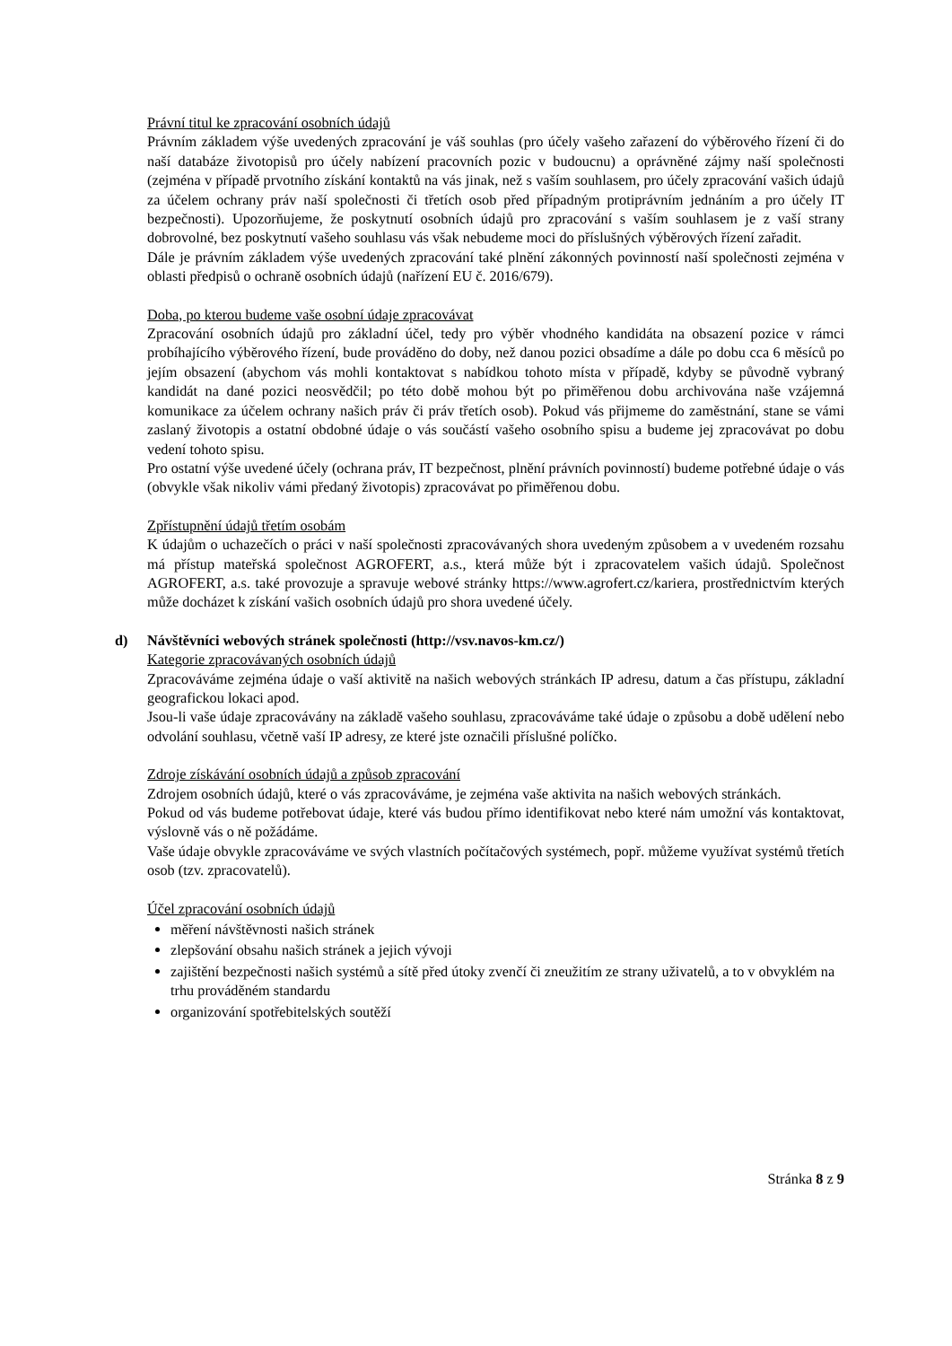Právní titul ke zpracování osobních údajů
Právním základem výše uvedených zpracování je váš souhlas (pro účely vašeho zařazení do výběrového řízení či do naší databáze životopisů pro účely nabízení pracovních pozic v budoucnu) a oprávněné zájmy naší společnosti (zejména v případě prvotního získání kontaktů na vás jinak, než s vaším souhlasem, pro účely zpracování vašich údajů za účelem ochrany práv naší společnosti či třetích osob před případným protiprávním jednáním a pro účely IT bezpečnosti). Upozorňujeme, že poskytnutí osobních údajů pro zpracování s vaším souhlasem je z vaší strany dobrovolné, bez poskytnutí vašeho souhlasu vás však nebudeme moci do příslušných výběrových řízení zařadit.
Dále je právním základem výše uvedených zpracování také plnění zákonných povinností naší společnosti zejména v oblasti předpisů o ochraně osobních údajů (nařízení EU č. 2016/679).
Doba, po kterou budeme vaše osobní údaje zpracovávat
Zpracování osobních údajů pro základní účel, tedy pro výběr vhodného kandidáta na obsazení pozice v rámci probíhajícího výběrového řízení, bude prováděno do doby, než danou pozici obsadíme a dále po dobu cca 6 měsíců po jejím obsazení (abychom vás mohli kontaktovat s nabídkou tohoto místa v případě, kdyby se původně vybraný kandidát na dané pozici neosvědčil; po této době mohou být po přiměřenou dobu archivována naše vzájemná komunikace za účelem ochrany našich práv či práv třetích osob). Pokud vás přijmeme do zaměstnání, stane se vámi zaslaný životopis a ostatní obdobné údaje o vás součástí vašeho osobního spisu a budeme jej zpracovávat po dobu vedení tohoto spisu.
Pro ostatní výše uvedené účely (ochrana práv, IT bezpečnost, plnění právních povinností) budeme potřebné údaje o vás (obvykle však nikoliv vámi předaný životopis) zpracovávat po přiměřenou dobu.
Zpřístupnění údajů třetím osobám
K údajům o uchazečích o práci v naší společnosti zpracovávaných shora uvedeným způsobem a v uvedeném rozsahu má přístup mateřská společnost AGROFERT, a.s., která může být i zpracovatelem vašich údajů. Společnost AGROFERT, a.s. také provozuje a spravuje webové stránky https://www.agrofert.cz/kariera, prostřednictvím kterých může docházet k získání vašich osobních údajů pro shora uvedené účely.
d) Návštěvníci webových stránek společnosti (http://vsv.navos-km.cz/)
Kategorie zpracovávaných osobních údajů
Zpracováváme zejména údaje o vaší aktivitě na našich webových stránkách IP adresu, datum a čas přístupu, základní geografickou lokaci apod.
Jsou-li vaše údaje zpracovávány na základě vašeho souhlasu, zpracováváme také údaje o způsobu a době udělení nebo odvolání souhlasu, včetně vaší IP adresy, ze které jste označili příslušné políčko.
Zdroje získávání osobních údajů a způsob zpracování
Zdrojem osobních údajů, které o vás zpracováváme, je zejména vaše aktivita na našich webových stránkách.
Pokud od vás budeme potřebovat údaje, které vás budou přímo identifikovat nebo které nám umožní vás kontaktovat, výslovně vás o ně požádáme.
Vaše údaje obvykle zpracováváme ve svých vlastních počítačových systémech, popř. můžeme využívat systémů třetích osob (tzv. zpracovatelů).
Účel zpracování osobních údajů
měření návštěvnosti našich stránek
zlepšování obsahu našich stránek a jejich vývoji
zajištění bezpečnosti našich systémů a sítě před útoky zvenčí či zneužitím ze strany uživatelů, a to v obvyklém na trhu prováděném standardu
organizování spotřebitelských soutěží
Stránka 8 z 9